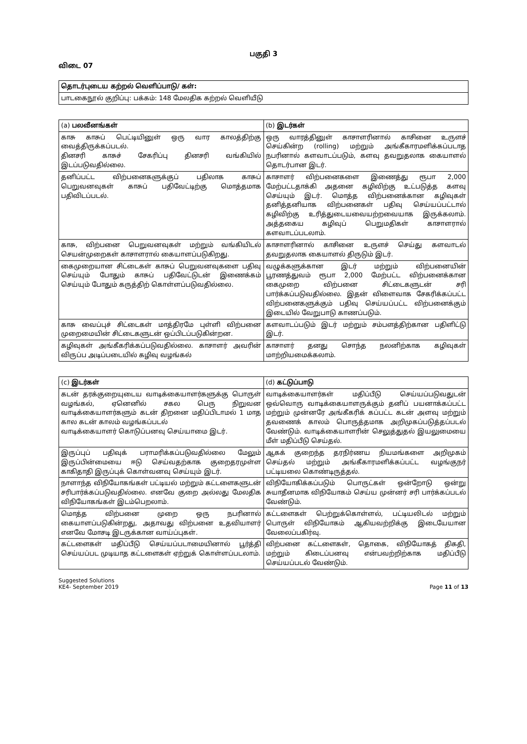பகுதி 3
விடை 07
| தொடர்புடைய கற்றல் வெளிப்பாடு/ கள்: |
| பாடகைநூல் குறிப்பு: பக்கம்: 148 மேலதிக கற்றல் வெளியீடு |
| (a) பலவீனங்கள் | (b) இடர்கள் |
| --- | --- |
| காசு காசுப் பெட்டியினுள் ஒரு வார காலத்திற்கு வைத்திருக்கப்படல். தினசரி காசுச் சேகரிப்பு தினசரி வங்கியில் இடப்படுவதில்லை. | ஒரு வாரத்தினுள் காசாளரினால் காசினை உருளச் செய்கின்ற (rolling) மற்றும் அங்கீகாரமளிக்கப்படாத நபரினால் களவாடப்படும், களவு தவறுதலாக கையாளல் தொடர்பான இடர். |
| தனிப்பட்ட விற்பனைகளுக்குப் பதிலாக காசுப் பெறுவனவுகள் காசுப் பதிவேட்டிற்கு மொத்தமாக பதிவிடப்படல். | காசாளர் விற்பனைகளை இணைத்து ரூபா 2,000 மேற்பட்டதாக்கி அதனை கழிவிற்கு உட்படுத்த களவு செய்யும் இடர். மொத்த விற்பனைக்கான கழிவுகள் தனித்தனியாக விற்பனைகள் பதிவு செய்யப்பட்டால் கழிவிற்கு உரித்துடையவையற்றவையாக இருக்கலாம். அத்தகைய கழிவுப் பெறுமதிகள் காசாளரால் களவாடப்படலாம். |
| காசு, விற்பனை பெறுவனவுகள் மற்றும் வங்கியிடல் செயன்முறைகள் காசாளரால் கையாளப்படுகிறது. | காசாளரினால் காசினை உருளச் செய்து களவாடல் தவறுதலாக கையாளல் திருடும் இடர். |
| கைமுறையான சிட்டைகள் காசுப் பெறுவனவுகளை பதிவு செய்யும் போதும் காசுப் பதிவேட்டுடன் இணைக்கம் செய்யும் போதும் கருத்திற் கொள்ளப்படுவதில்லை. | வழுக்களுக்கான இடர் மற்றும் விற்பனையின் பூரணத்துவம் ரூபா 2,000 மேற்பட்ட விற்பனைக்கான கைமுறை விற்பனை சிட்டைகளுடன் சரி பார்க்கப்படுவதில்லை. இதன் விளைவாக சேகரிக்கப்பட்ட விற்பனைகளுக்கும் பதிவு செய்யப்பட்ட விற்பனைக்கும் இடையில் வேறுபாடு காணப்படும். |
| காசு வைப்புச் சிட்டைகள் மாத்திரமே புள்ளி விற்பனை முறைமையின் சிட்டைகளுடன் ஒப்பிடப்படுகின்றன. | களவாடப்படும் இடர் மற்றும் சம்பளத்திற்கான பதிளிட்டு இடர். |
| கழிவுகள் அங்கீகரிக்கப்படுவதில்லை. காசாளர் அவரின் விருப்ப அடிப்படையில் கழிவு வழங்கல் | காசாளர் தனது சொந்த நலனிற்காக கழிவுகள் மாற்றியமைக்கலாம். |
| (c) இடர்கள் | (d) கட்டுப்பாடு |
| --- | --- |
| கடன் தரக்குறையுடைய வாடிக்கையாளர்களுக்கு பொருள் வழங்கல், ஏனெனில் சகல பெரு நிறுவன வாடிக்கையாளர்களும் கடன் திறனை மதிப்பிடாமல் 1 மாத கால கடன் காலம் வழங்கப்படல் வாடிக்கையாளர் கொடுப்பனவு செய்யாமை இடர். | வாடிக்கையாளர்கள் மதிப்பீடு செய்யப்படுவதுடன் ஒவ்வொரு வாடிக்கையாளருக்கும் தனிப் பயனாக்கப்பட்ட மற்றும் முன்னரே அங்கீகரிக் கப்பட்ட கடன் அளவு மற்றும் தவணைக் காலம் பொருத்தமாக அறிமுகப்படுத்தப்படல் வேண்டும். வாடிக்கையாளரின் செலுத்துதல் இயலுமையை மீள் மதிப்பீடு செய்தல். |
| இருப்புப் பதிவுக் பராமரிக்கப்படுவதில்லை மேலும் இருப்பின்மையை ஈடு செய்வதற்காக குறைதரமுள்ள காகிதாதி இருப்புக் கொள்வனவு செய்யும் இடர். | ஆகக் குறைந்த தரநிர்ணய நியமங்களை அறிமுகம் செய்தல் மற்றும் அங்கீகாரமளிக்கப்பட்ட வழங்குநர் பட்டியலை கொண்டிருத்தல். |
| நாளாந்த விநியோகங்கள் பட்டியல் மற்றும் கட்டளைகளுடன் சரிபார்க்கப்படுவதில்லை. எனவே குறை அல்லது மேலதிக விநியோகங்கள் இடம்பெறலாம். | விநியோகிக்கப்படும் பொருட்கள் ஒன்றோடு ஒன்று சுயாதீனமாக விநியோகம் செய்ய முன்னர் சரி பார்க்கப்படல் வேண்டும். |
| மொத்த விற்பனை முறை ஒரு நபரினால் கையாளப்படுகின்றது, அதாவது விற்பனை உதவியாளர் எனவே மோசடி இடருக்கான வாய்ப்புகள். | கட்டளைகள் பெற்றுக்கொள்ளல், பட்டியலிடல் மற்றும் பொருள் விநியோகம் ஆகியவற்றிக்கு இடையேயான வேலைப்பகிர்வு. |
| கட்டளைகள் மதிப்பீடு செய்யப்படாமையினால் பூர்த்தி செய்யப்பட முடியாத கட்டளைகள் ஏற்றுக் கொள்ளப்படலாம். | விற்பனை கட்டளைகள், தொகை, விநியோகத் திகதி, மற்றும் கிடைப்பனவு என்பவற்றிற்காக மதிப்பீடு செய்யப்படல் வேண்டும். |
Suggested Solutions
KE4- September 2019
Page 11 of 13